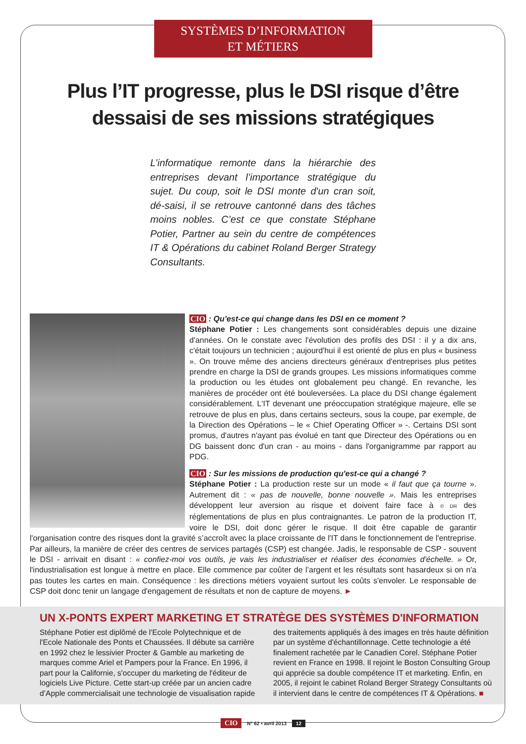SYSTÈMES D’INFORMATION
ET MÉTIERS
Plus l’IT progresse, plus le DSI risque d’être dessaisi de ses missions stratégiques
L’informatique remonte dans la hiérarchie des entreprises devant l’importance stratégique du sujet. Du coup, soit le DSI monte d'un cran soit, dé-saisi, il se retrouve cantonné dans des tâches moins nobles. C’est ce que constate Stéphane Potier, Partner au sein du centre de compétences IT & Opérations du cabinet Roland Berger Strategy Consultants.
CIO : Qu’est-ce qui change dans les DSI en ce moment ?
Stéphane Potier : Les changements sont considérables depuis une dizaine d'années. On le constate avec l'évolution des profils des DSI : il y a dix ans, c'était toujours un technicien ; aujourd'hui il est orienté de plus en plus « business ». On trouve même des anciens directeurs généraux d'entreprises plus petites prendre en charge la DSI de grands groupes. Les missions informatiques comme la production ou les études ont globalement peu changé. En revanche, les manières de procéder ont été bouleversées. La place du DSI change également considérablement. L'IT devenant une préoccupation stratégique majeure, elle se retrouve de plus en plus, dans certains secteurs, sous la coupe, par exemple, de la Direction des Opérations – le « Chief Operating Officer » -. Certains DSI sont promus, d'autres n'ayant pas évolué en tant que Directeur des Opérations ou en DG baissent donc d'un cran - au moins - dans l'organigramme par rapport au PDG.
CIO : Sur les missions de production qu'est-ce qui a changé ?
Stéphane Potier : La production reste sur un mode « il faut que ça tourne ». Autrement dit : « pas de nouvelle, bonne nouvelle ». Mais les entreprises développent leur aversion au risque et doivent faire face à © DR des réglementations de plus en plus contraignantes. Le patron de la production IT, voire le DSI, doit donc gérer le risque. Il doit être capable de garantir l'organisation contre des risques dont la gravité s’accroît avec la place croissante de l'IT dans le fonctionnement de l'entreprise. Par ailleurs, la manière de créer des centres de services partagés (CSP) est changée. Jadis, le responsable de CSP - souvent le DSI - arrivait en disant : « confiez-moi vos outils, je vais les industrialiser et réaliser des économies d'échelle. » Or, l'industrialisation est longue à mettre en place. Elle commence par coûter de l’argent et les résultats sont hasardeux si on n'a pas toutes les cartes en main. Conséquence : les directions métiers voyaient surtout les coûts s'envoler. Le responsable de CSP doit donc tenir un langage d'engagement de résultats et non de capture de moyens. ►
UN X-PONTS EXPERT MARKETING ET STRATÈGE DES SYSTÈMES D'INFORMATION
Stéphane Potier est diplômé de l'Ecole Polytechnique et de l'Ecole Nationale des Ponts et Chaussées. Il débute sa carrière en 1992 chez le lessivier Procter & Gamble au marketing de marques comme Ariel et Pampers pour la France. En 1996, il part pour la Californie, s'occuper du marketing de l'éditeur de logiciels Live Picture. Cette start-up créée par un ancien cadre d’Apple commercialisait une technologie de visualisation rapide des traitements appliqués à des images en très haute définition par un système d'échantillonnage. Cette technologie a été finalement rachetée par le Canadien Corel. Stéphane Potier revient en France en 1998. Il rejoint le Boston Consulting Group qui apprécie sa double compétence IT et marketing. Enfin, en 2005, il rejoint le cabinet Roland Berger Strategy Consultants où il intervient dans le centre de compétences IT & Opérations. ■
CIO N° 62 • avril 2013 12